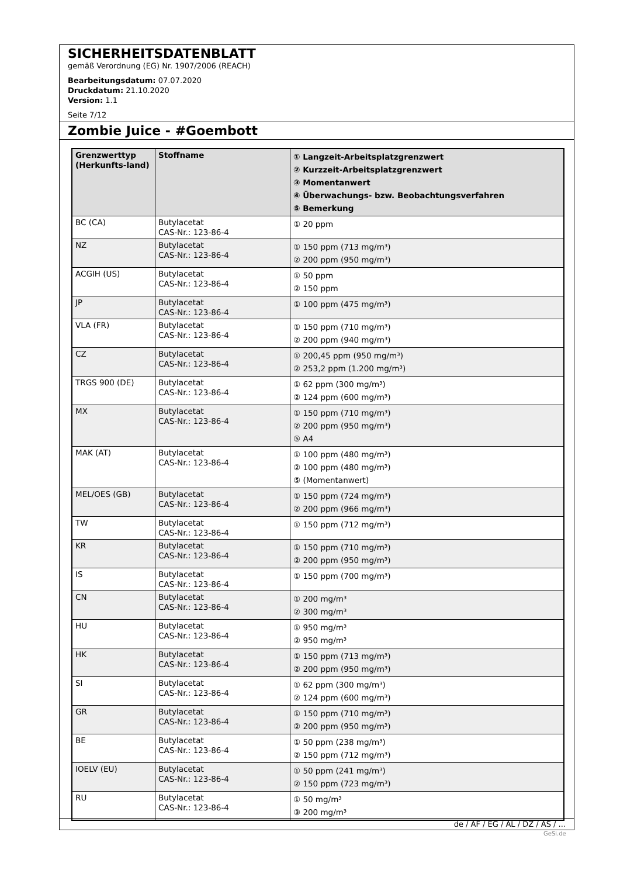SICHERHEITSDATENBLATT
gemäß Verordnung (EG) Nr. 1907/2006 (REACH)
Bearbeitungsdatum: 07.07.2020
Druckdatum: 21.10.2020
Version: 1.1
Seite 7/12
Zombie Juice - #Goembott
| Grenzwerttyp (Herkunfts-land) | Stoffname | ① Langzeit-Arbeitsplatzgrenzwert ② Kurzzeit-Arbeitsplatzgrenzwert ③ Momentanwert ④ Überwachungs- bzw. Beobachtungsverfahren ⑤ Bemerkung |
| --- | --- | --- |
| BC (CA) | Butylacetat CAS-Nr.: 123-86-4 | ① 20 ppm |
| NZ | Butylacetat CAS-Nr.: 123-86-4 | ① 150 ppm (713 mg/m³) ② 200 ppm (950 mg/m³) |
| ACGIH (US) | Butylacetat CAS-Nr.: 123-86-4 | ① 50 ppm ② 150 ppm |
| JP | Butylacetat CAS-Nr.: 123-86-4 | ① 100 ppm (475 mg/m³) |
| VLA (FR) | Butylacetat CAS-Nr.: 123-86-4 | ① 150 ppm (710 mg/m³) ② 200 ppm (940 mg/m³) |
| CZ | Butylacetat CAS-Nr.: 123-86-4 | ① 200,45 ppm (950 mg/m³) ② 253,2 ppm (1.200 mg/m³) |
| TRGS 900 (DE) | Butylacetat CAS-Nr.: 123-86-4 | ① 62 ppm (300 mg/m³) ② 124 ppm (600 mg/m³) |
| MX | Butylacetat CAS-Nr.: 123-86-4 | ① 150 ppm (710 mg/m³) ② 200 ppm (950 mg/m³) ⑤ A4 |
| MAK (AT) | Butylacetat CAS-Nr.: 123-86-4 | ① 100 ppm (480 mg/m³) ② 100 ppm (480 mg/m³) ⑤ (Momentanwert) |
| MEL/OES (GB) | Butylacetat CAS-Nr.: 123-86-4 | ① 150 ppm (724 mg/m³) ② 200 ppm (966 mg/m³) |
| TW | Butylacetat CAS-Nr.: 123-86-4 | ① 150 ppm (712 mg/m³) |
| KR | Butylacetat CAS-Nr.: 123-86-4 | ① 150 ppm (710 mg/m³) ② 200 ppm (950 mg/m³) |
| IS | Butylacetat CAS-Nr.: 123-86-4 | ① 150 ppm (700 mg/m³) |
| CN | Butylacetat CAS-Nr.: 123-86-4 | ① 200 mg/m³ ② 300 mg/m³ |
| HU | Butylacetat CAS-Nr.: 123-86-4 | ① 950 mg/m³ ② 950 mg/m³ |
| HK | Butylacetat CAS-Nr.: 123-86-4 | ① 150 ppm (713 mg/m³) ② 200 ppm (950 mg/m³) |
| SI | Butylacetat CAS-Nr.: 123-86-4 | ① 62 ppm (300 mg/m³) ② 124 ppm (600 mg/m³) |
| GR | Butylacetat CAS-Nr.: 123-86-4 | ① 150 ppm (710 mg/m³) ② 200 ppm (950 mg/m³) |
| BE | Butylacetat CAS-Nr.: 123-86-4 | ① 50 ppm (238 mg/m³) ② 150 ppm (712 mg/m³) |
| IOELV (EU) | Butylacetat CAS-Nr.: 123-86-4 | ① 50 ppm (241 mg/m³) ② 150 ppm (723 mg/m³) |
| RU | Butylacetat CAS-Nr.: 123-86-4 | ① 50 mg/m³ ③ 200 mg/m³ |
de / AF / EG / AL / DZ / AS / ...
GeSi.de